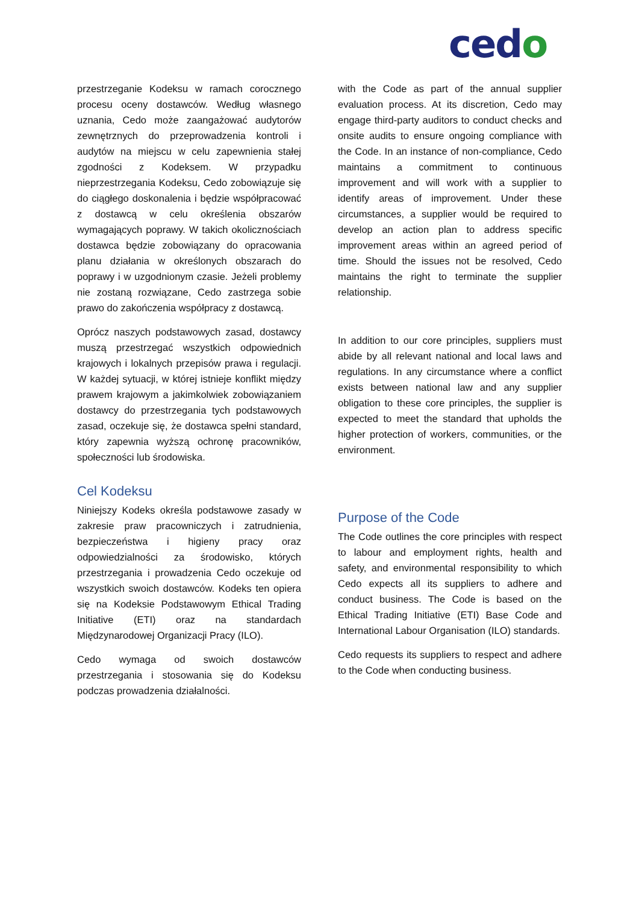cedo
przestrzeganie Kodeksu w ramach corocznego procesu oceny dostawców. Według własnego uznania, Cedo może zaangażować audytorów zewnętrznych do przeprowadzenia kontroli i audytów na miejscu w celu zapewnienia stałej zgodności z Kodeksem. W przypadku nieprzestrzegania Kodeksu, Cedo zobowiązuje się do ciągłego doskonalenia i będzie współpracować z dostawcą w celu określenia obszarów wymagających poprawy. W takich okolicznościach dostawca będzie zobowiązany do opracowania planu działania w określonych obszarach do poprawy i w uzgodnionym czasie. Jeżeli problemy nie zostaną rozwiązane, Cedo zastrzega sobie prawo do zakończenia współpracy z dostawcą.
Oprócz naszych podstawowych zasad, dostawcy muszą przestrzegać wszystkich odpowiednich krajowych i lokalnych przepisów prawa i regulacji. W każdej sytuacji, w której istnieje konflikt między prawem krajowym a jakimkolwiek zobowiązaniem dostawcy do przestrzegania tych podstawowych zasad, oczekuje się, że dostawca spełni standard, który zapewnia wyższą ochronę pracowników, społeczności lub środowiska.
Cel Kodeksu
Niniejszy Kodeks określa podstawowe zasady w zakresie praw pracowniczych i zatrudnienia, bezpieczeństwa i higieny pracy oraz odpowiedzialności za środowisko, których przestrzegania i prowadzenia Cedo oczekuje od wszystkich swoich dostawców. Kodeks ten opiera się na Kodeksie Podstawowym Ethical Trading Initiative (ETI) oraz na standardach Międzynarodowej Organizacji Pracy (ILO).
Cedo wymaga od swoich dostawców przestrzegania i stosowania się do Kodeksu podczas prowadzenia działalności.
with the Code as part of the annual supplier evaluation process. At its discretion, Cedo may engage third-party auditors to conduct checks and onsite audits to ensure ongoing compliance with the Code. In an instance of non-compliance, Cedo maintains a commitment to continuous improvement and will work with a supplier to identify areas of improvement. Under these circumstances, a supplier would be required to develop an action plan to address specific improvement areas within an agreed period of time. Should the issues not be resolved, Cedo maintains the right to terminate the supplier relationship.
In addition to our core principles, suppliers must abide by all relevant national and local laws and regulations. In any circumstance where a conflict exists between national law and any supplier obligation to these core principles, the supplier is expected to meet the standard that upholds the higher protection of workers, communities, or the environment.
Purpose of the Code
The Code outlines the core principles with respect to labour and employment rights, health and safety, and environmental responsibility to which Cedo expects all its suppliers to adhere and conduct business. The Code is based on the Ethical Trading Initiative (ETI) Base Code and International Labour Organisation (ILO) standards.
Cedo requests its suppliers to respect and adhere to the Code when conducting business.